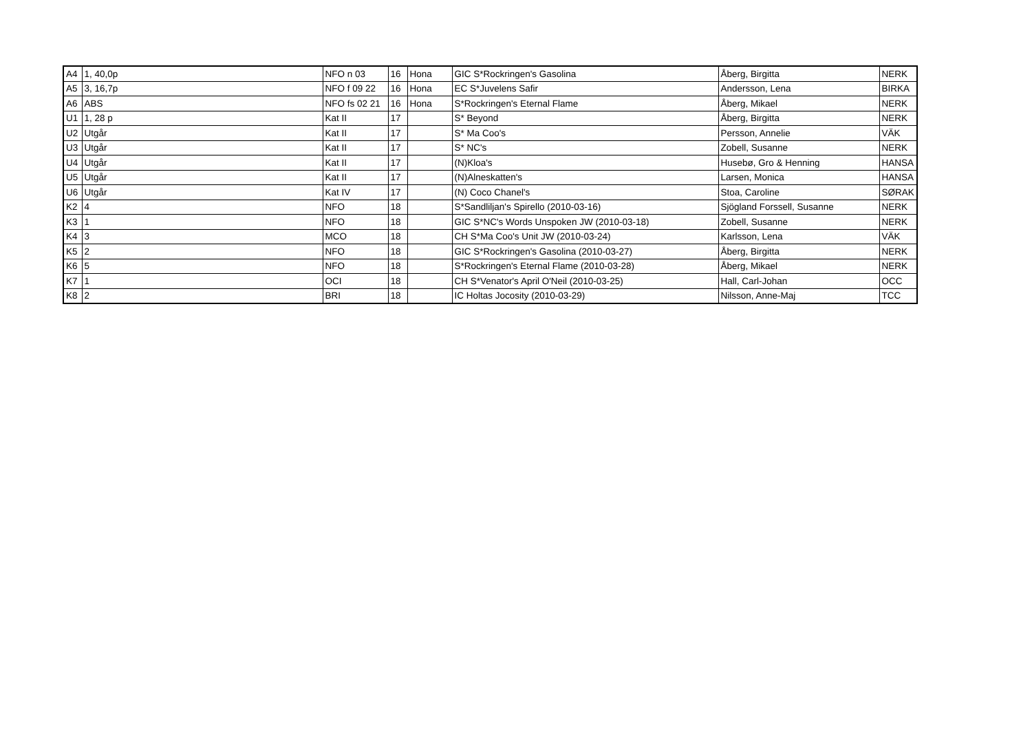| A4 | 1, 40,0p | NFO n 03 | 16 | Hona | GIC S*Rockringen's Gasolina | Åberg, Birgitta | NERK |
| A5 | 3, 16,7p | NFO f 09 22 | 16 | Hona | EC S*Juvelens Safir | Andersson, Lena | BIRKA |
| A6 | ABS | NFO fs 02 21 | 16 | Hona | S*Rockringen's Eternal Flame | Åberg, Mikael | NERK |
| U1 | 1, 28 p | Kat II | 17 | | S* Beyond | Åberg, Birgitta | NERK |
| U2 | Utgår | Kat II | 17 | | S* Ma Coo's | Persson, Annelie | VÄK |
| U3 | Utgår | Kat II | 17 | | S* NC's | Zobell, Susanne | NERK |
| U4 | Utgår | Kat II | 17 | | (N)Kloa's | Husebø, Gro & Henning | HANSA |
| U5 | Utgår | Kat II | 17 | | (N)Alneskatten's | Larsen, Monica | HANSA |
| U6 | Utgår | Kat IV | 17 | | (N) Coco Chanel's | Stoa, Caroline | SØRAK |
| K2 | 4 | NFO | 18 | | S*Sandliljan's Spirello (2010-03-16) | Sjögland Forssell, Susanne | NERK |
| K3 | 1 | NFO | 18 | | GIC S*NC's Words Unspoken JW (2010-03-18) | Zobell, Susanne | NERK |
| K4 | 3 | MCO | 18 | | CH S*Ma Coo's Unit JW (2010-03-24) | Karlsson, Lena | VÄK |
| K5 | 2 | NFO | 18 | | GIC S*Rockringen's Gasolina (2010-03-27) | Åberg, Birgitta | NERK |
| K6 | 5 | NFO | 18 | | S*Rockringen's Eternal Flame (2010-03-28) | Åberg, Mikael | NERK |
| K7 | 1 | OCI | 18 | | CH S*Venator's April O'Neil (2010-03-25) | Hall, Carl-Johan | OCC |
| K8 | 2 | BRI | 18 | | IC Holtas Jocosity (2010-03-29) | Nilsson, Anne-Maj | TCC |